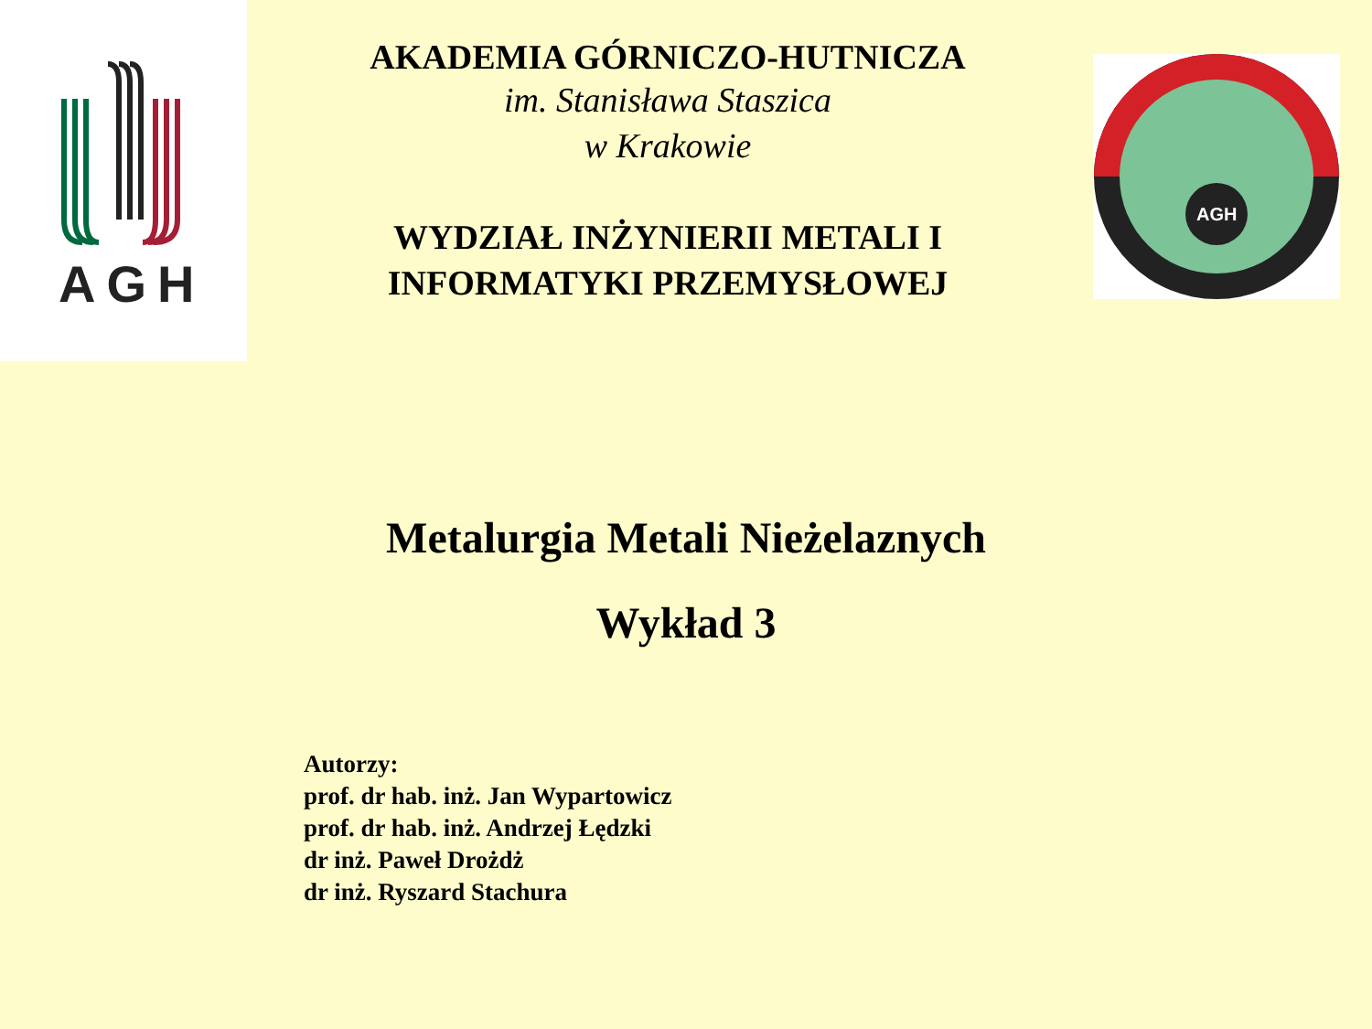AGH
AGH
AKADEMIA GÓRNICZO-HUTNICZA
im. Stanisława Staszica
w Krakowie
WYDZIAŁ INŻYNIERII METALI I
INFORMATYKI PRZEMYSŁOWEJ
Metalurgia Metali Nieżelaznych
Wykład 3
Autorzy:
prof. dr hab. inż. Jan Wypartowicz
prof. dr hab. inż. Andrzej Łędzki
dr inż. Paweł Drożdż
dr inż. Ryszard Stachura